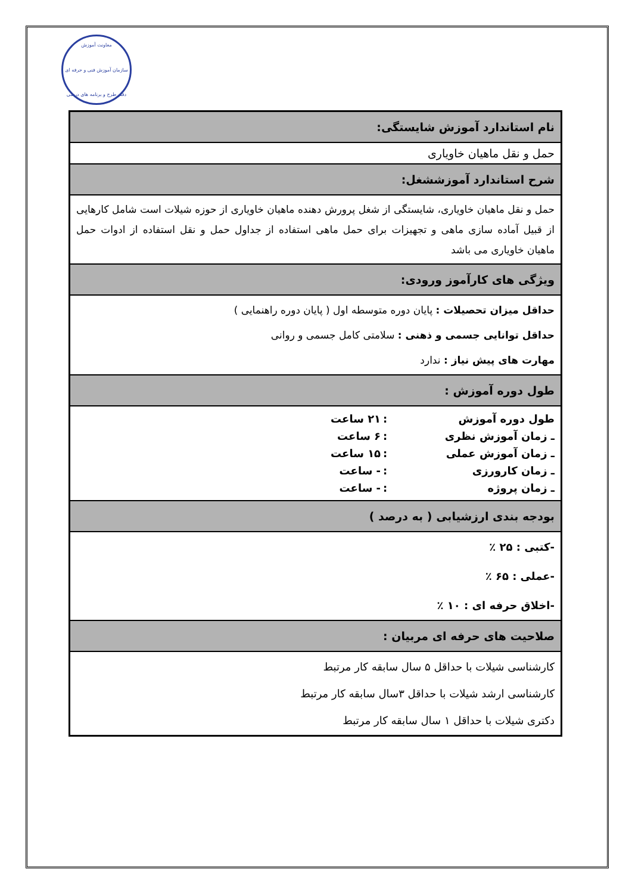معاونت آموزش
سازمان آموزش فنی و حرفه ای
دفتر طرح و برنامه های درسی
| نام استاندارد آموزش شایستگی: |
| حمل و نقل ماهیان خاویاری |
| شرح استاندارد آموزششغل: |
| حمل و نقل ماهیان خاویاری، شایستگی از شغل پرورش دهنده ماهیان خاویاری از حوزه شیلات است شامل کارهایی از قبیل آماده سازی ماهی و تجهیزات برای حمل ماهی استفاده از جداول حمل و نقل استفاده از ادوات حمل ماهیان خاویاری می باشد |
| ویژگی های کارآموز ورودی: |
| حداقل میزان تحصیلات : پایان دوره متوسطه اول ( پایان دوره راهنمایی ) حداقل توانایی جسمی و ذهنی : سلامتی کامل جسمی و روانی مهارت های پیش نیاز : ندارد |
| طول دوره آموزش : |
| / طول دوره آموزش / : / ۲۱ ساعت / / ـ زمان آموزش نظری / : / ۶ ساعت / / ـ زمان آموزش عملی / : / ۱۵ ساعت / / ـ زمان کارورزی / : / - ساعت / / ـ زمان پروژه / : / - ساعت / |
| بودجه بندی ارزشیابی ( به درصد ) |
| -کتبی : ۲۵ ٪ -عملی : ۶۵ ٪ -اخلاق حرفه ای : ۱۰ ٪ |
| صلاحیت های حرفه ای مربیان : |
| کارشناسی شیلات با حداقل ۵ سال سابقه کار مرتبط کارشناسی ارشد شیلات با حداقل ۳سال سابقه کار مرتبط دکتری شیلات با حداقل ۱ سال سابقه کار مرتبط |